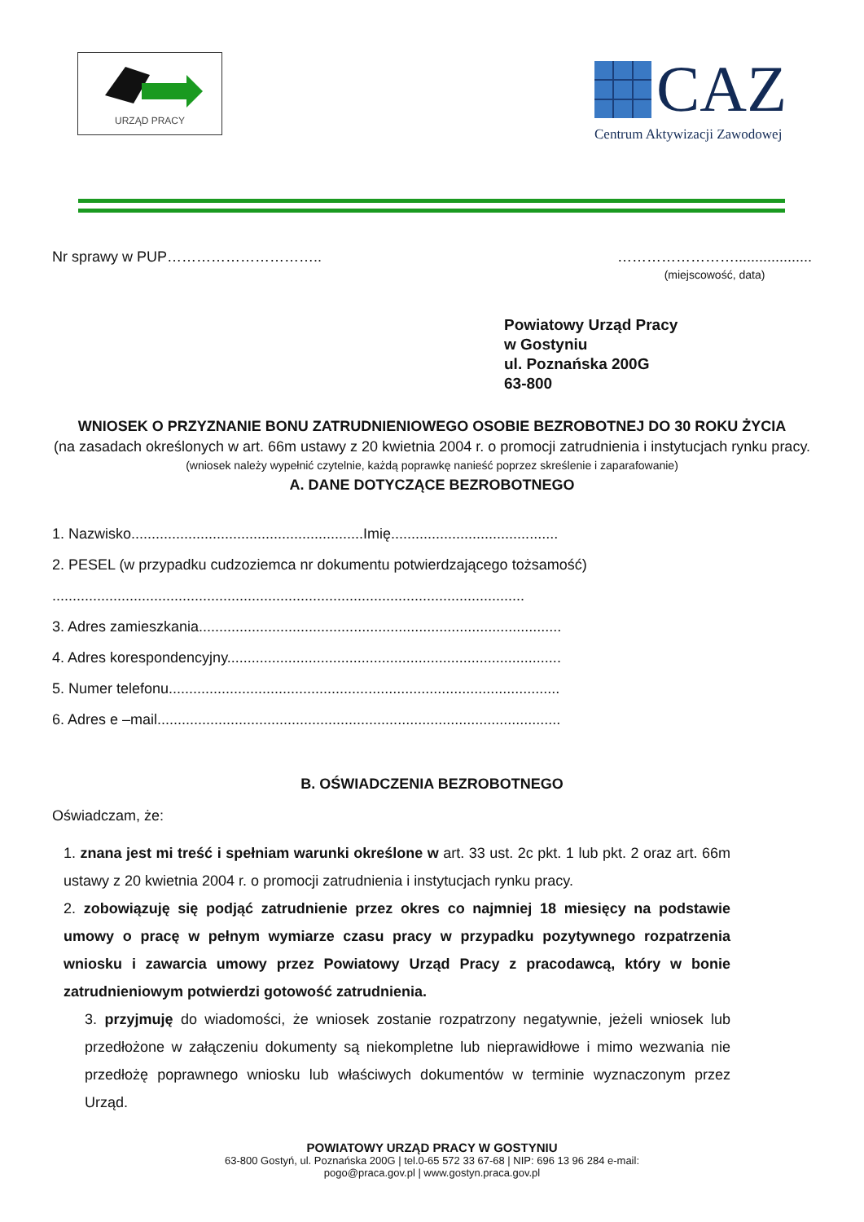URZĄD PRACY
CAZ
Centrum Aktywizacji Zawodowej
Nr sprawy w PUP………………………….. ……………………...................
(miejscowość, data)
Powiatowy Urząd Pracy
w Gostyniu
ul. Poznańska 200G
63-800
WNIOSEK O PRZYZNANIE BONU ZATRUDNIENIOWEGO OSOBIE BEZROBOTNEJ DO 30 ROKU ŻYCIA
(na zasadach określonych w art. 66m ustawy z 20 kwietnia 2004 r. o promocji zatrudnienia i instytucjach rynku pracy.
(wniosek należy wypełnić czytelnie, każdą poprawkę nanieść poprzez skreślenie i zaparafowanie)
A. DANE DOTYCZĄCE BEZROBOTNEGO
1. Nazwisko.........................................................Imię.........................................
2. PESEL (w przypadku cudzoziemca nr dokumentu potwierdzającego tożsamość)
....................................................................................................................
3. Adres zamieszkania.........................................................................................
4. Adres korespondencyjny..................................................................................
5. Numer telefonu................................................................................................
6. Adres e –mail...................................................................................................
B. OŚWIADCZENIA BEZROBOTNEGO
Oświadczam, że:
1. znana jest mi treść i spełniam warunki określone w art. 33 ust. 2c pkt. 1 lub pkt. 2 oraz art. 66m ustawy z 20 kwietnia 2004 r. o promocji zatrudnienia i instytucjach rynku pracy.
2. zobowiązuję się podjąć zatrudnienie przez okres co najmniej 18 miesięcy na podstawie umowy o pracę w pełnym wymiarze czasu pracy w przypadku pozytywnego rozpatrzenia wniosku i zawarcia umowy przez Powiatowy Urząd Pracy z pracodawcą, który w bonie zatrudnieniowym potwierdzi gotowość zatrudnienia.
3. przyjmuję do wiadomości, że wniosek zostanie rozpatrzony negatywnie, jeżeli wniosek lub przedłożone w załączeniu dokumenty są niekompletne lub nieprawidłowe i mimo wezwania nie przedłożę poprawnego wniosku lub właściwych dokumentów w terminie wyznaczonym przez Urząd.
POWIATOWY URZĄD PRACY W GOSTYNIU
63-800 Gostyń, ul. Poznańska 200G | tel.0-65 572 33 67-68 | NIP: 696 13 96 284 e-mail:
pogo@praca.gov.pl | www.gostyn.praca.gov.pl